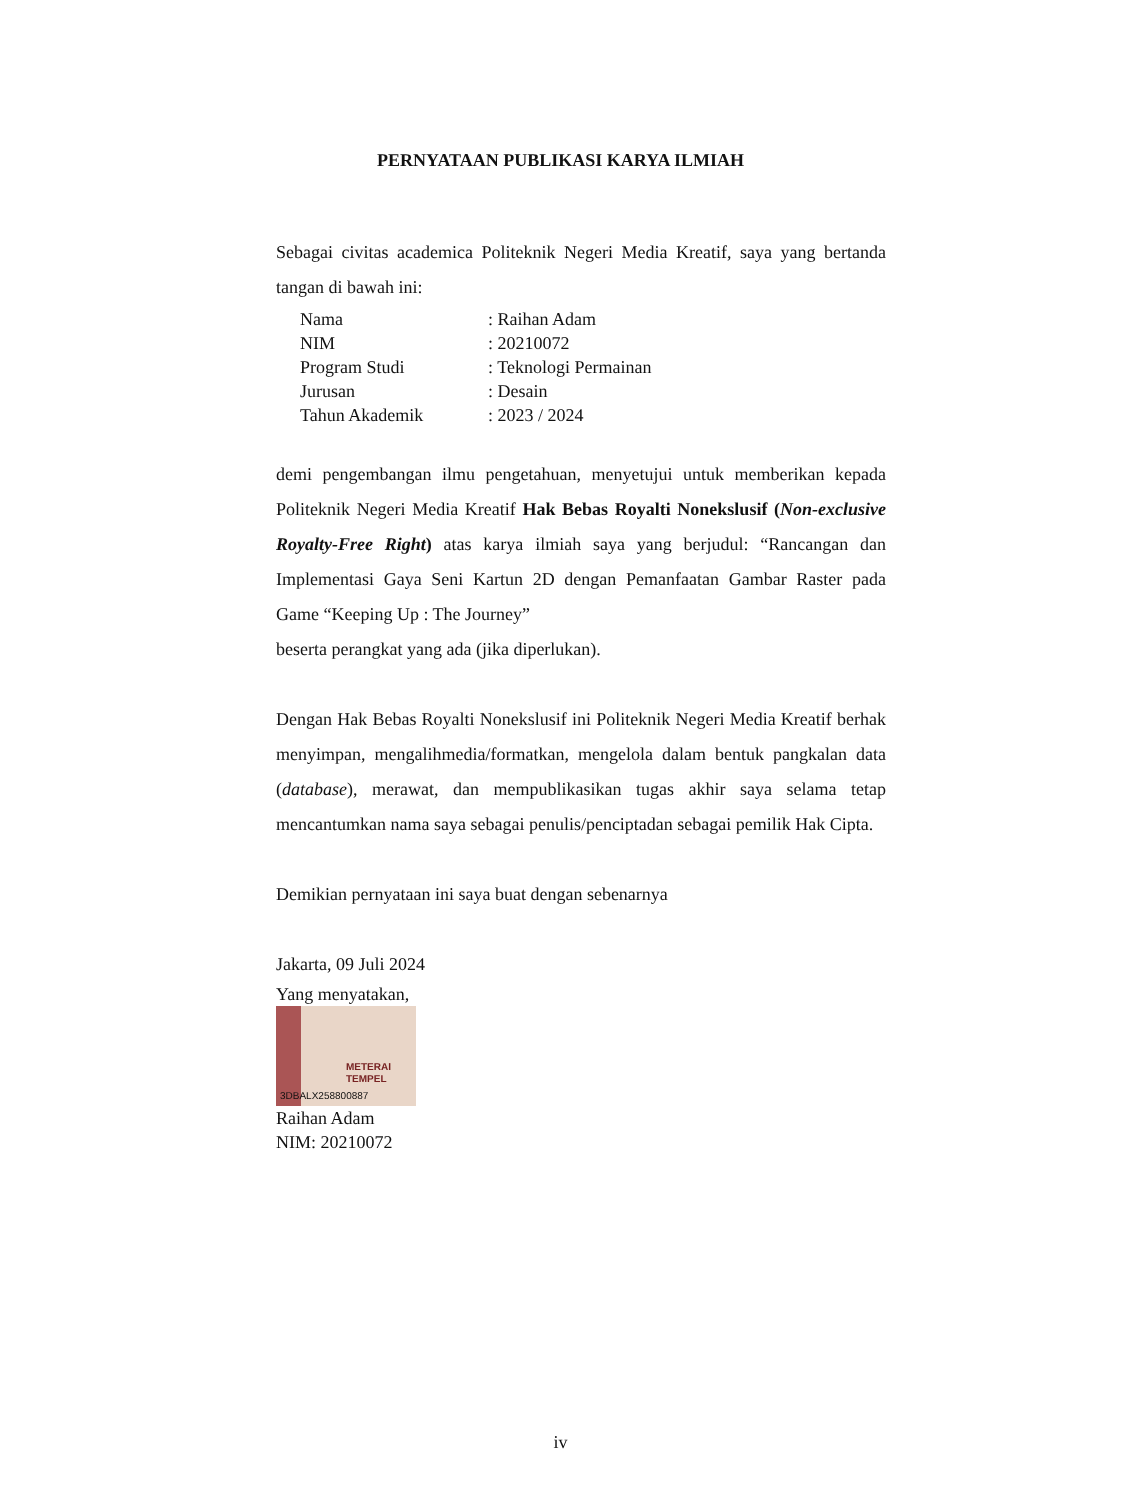PERNYATAAN PUBLIKASI KARYA ILMIAH
Sebagai civitas academica Politeknik Negeri Media Kreatif, saya yang bertanda tangan di bawah ini:
| Nama | : Raihan Adam |
| NIM | : 20210072 |
| Program Studi | : Teknologi Permainan |
| Jurusan | : Desain |
| Tahun Akademik | : 2023 / 2024 |
demi pengembangan ilmu pengetahuan, menyetujui untuk memberikan kepada Politeknik Negeri Media Kreatif Hak Bebas Royalti Nonekslusif (Non-exclusive Royalty-Free Right) atas karya ilmiah saya yang berjudul: “Rancangan dan Implementasi Gaya Seni Kartun 2D dengan Pemanfaatan Gambar Raster pada Game “Keeping Up : The Journey”
beserta perangkat yang ada (jika diperlukan).
Dengan Hak Bebas Royalti Nonekslusif ini Politeknik Negeri Media Kreatif berhak menyimpan, mengalihmedia/formatkan, mengelola dalam bentuk pangkalan data (database), merawat, dan mempublikasikan tugas akhir saya selama tetap mencantumkan nama saya sebagai penulis/penciptadan sebagai pemilik Hak Cipta.
Demikian pernyataan ini saya buat dengan sebenarnya
Jakarta, 09 Juli 2024
Yang menyatakan,
METERAI TEMPEL
3DBALX258800887
Raihan Adam
NIM: 20210072
iv